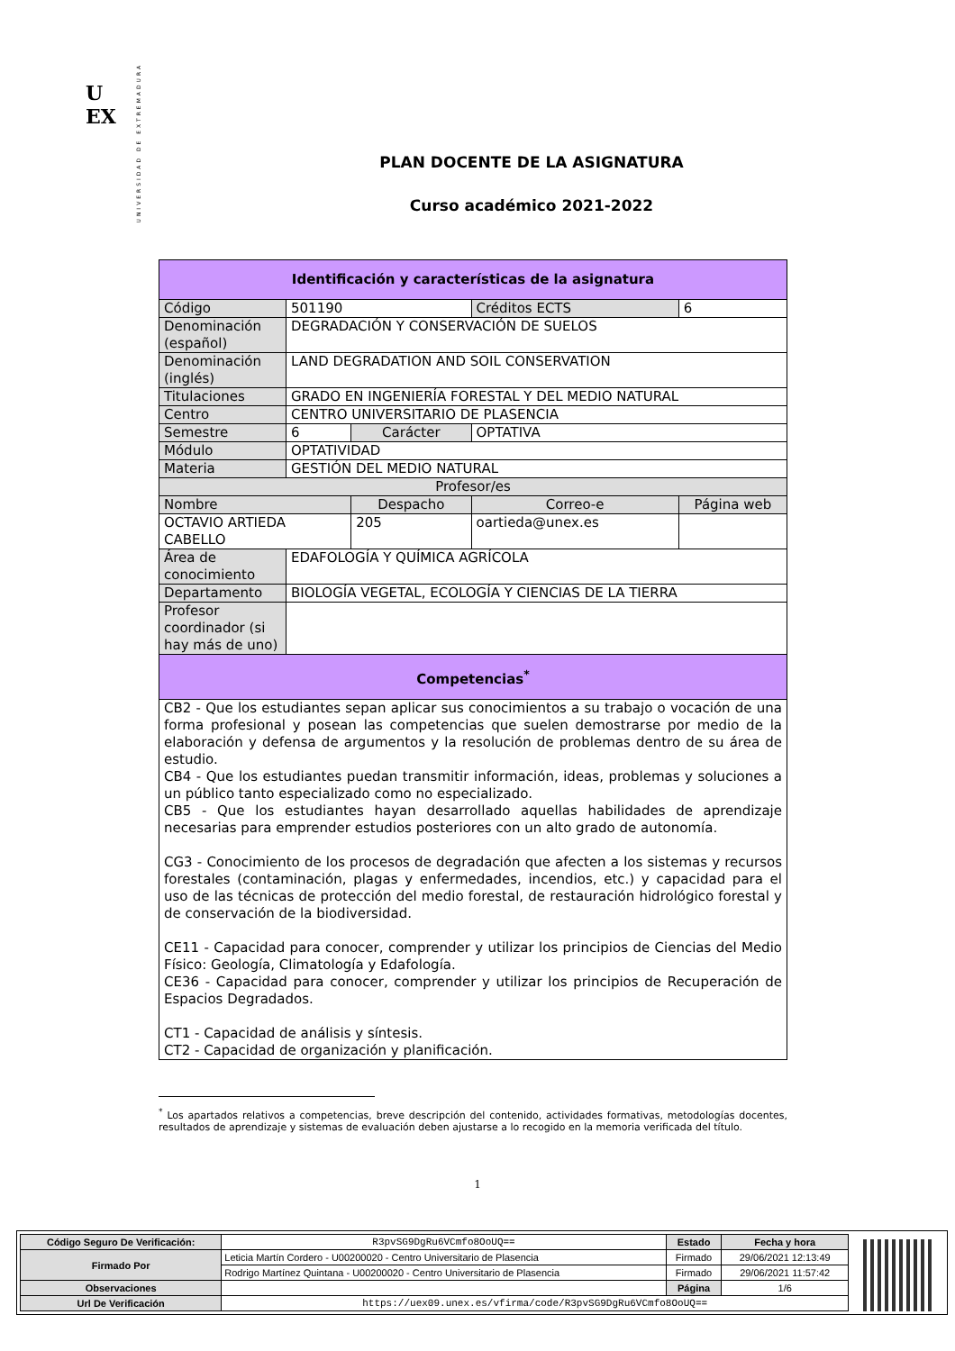U
EX
UNIVERSIDAD DE EXTREMADURA
PLAN DOCENTE DE LA ASIGNATURA
Curso académico 2021-2022
| Identificación y características de la asignatura | | | | |
| Código | 501190 | | Créditos ECTS | 6 |
| Denominación (español) | DEGRADACIÓN Y CONSERVACIÓN DE SUELOS | | | |
| Denominación (inglés) | LAND DEGRADATION AND SOIL CONSERVATION | | | |
| Titulaciones | GRADO EN INGENIERÍA FORESTAL Y DEL MEDIO NATURAL | | | |
| Centro | CENTRO UNIVERSITARIO DE PLASENCIA | | | |
| Semestre | 6 | Carácter | OPTATIVA | |
| Módulo | OPTATIVIDAD | | | |
| Materia | GESTIÓN DEL MEDIO NATURAL | | | |
| Profesor/es | | | | |
| Nombre | | Despacho | Correo-e | Página web |
| OCTAVIO ARTIEDA CABELLO | | 205 | oartieda@unex.es | |
| Área de conocimiento | EDAFOLOGÍA Y QUÍMICA AGRÍCOLA | | | |
| Departamento | BIOLOGÍA VEGETAL, ECOLOGÍA Y CIENCIAS DE LA TIERRA | | | |
| Profesor coordinador (si hay más de uno) | | | | |
| Competencias<sup>*</sup> | | | | |
| CB2 - Que los estudiantes sepan aplicar sus conocimientos a su trabajo o vocación de una forma profesional y posean las competencias que suelen demostrarse por medio de la elaboración y defensa de argumentos y la resolución de problemas dentro de su área de estudio. CB4 - Que los estudiantes puedan transmitir información, ideas, problemas y soluciones a un público tanto especializado como no especializado. CB5 - Que los estudiantes hayan desarrollado aquellas habilidades de aprendizaje necesarias para emprender estudios posteriores con un alto grado de autonomía. CG3 - Conocimiento de los procesos de degradación que afecten a los sistemas y recursos forestales (contaminación, plagas y enfermedades, incendios, etc.) y capacidad para el uso de las técnicas de protección del medio forestal, de restauración hidrológico forestal y de conservación de la biodiversidad. CE11 - Capacidad para conocer, comprender y utilizar los principios de Ciencias del Medio Físico: Geología, Climatología y Edafología. CE36 - Capacidad para conocer, comprender y utilizar los principios de Recuperación de Espacios Degradados. CT1 - Capacidad de análisis y síntesis. CT2 - Capacidad de organización y planificación. | | | | |
<sup>*</sup> Los apartados relativos a competencias, breve descripción del contenido, actividades formativas, metodologías docentes, resultados de aprendizaje y sistemas de evaluación deben ajustarse a lo recogido en la memoria verificada del título.
1
| Código Seguro De Verificación: | R3pvSG9DgRu6VCmfo8OoUQ== | Estado | Fecha y hora |
| Firmado Por | Leticia Martín Cordero - U00200020 - Centro Universitario de Plasencia | Firmado | 29/06/2021 12:13:49 |
| | Rodrigo Martínez Quintana - U00200020 - Centro Universitario de Plasencia | Firmado | 29/06/2021 11:57:42 |
| Observaciones | | Página | 1/6 |
| Url De Verificación | https://uex09.unex.es/vfirma/code/R3pvSG9DgRu6VCmfo8OoUQ== | | |